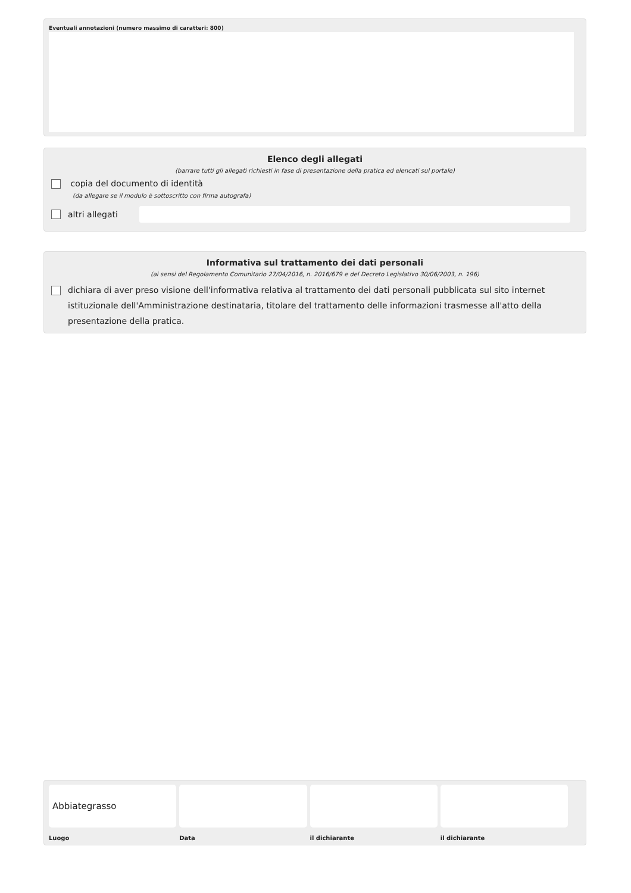Eventuali annotazioni (numero massimo di caratteri: 800)
Elenco degli allegati
(barrare tutti gli allegati richiesti in fase di presentazione della pratica ed elencati sul portale)
copia del documento di identità
(da allegare se il modulo è sottoscritto con firma autografa)
altri allegati
Informativa sul trattamento dei dati personali
(ai sensi del Regolamento Comunitario 27/04/2016, n. 2016/679 e del Decreto Legislativo 30/06/2003, n. 196)
dichiara di aver preso visione dell'informativa relativa al trattamento dei dati personali pubblicata sul sito internet istituzionale dell'Amministrazione destinataria, titolare del trattamento delle informazioni trasmesse all'atto della presentazione della pratica.
Abbiategrasso
Luogo
Data il dichiarante il dichiarante